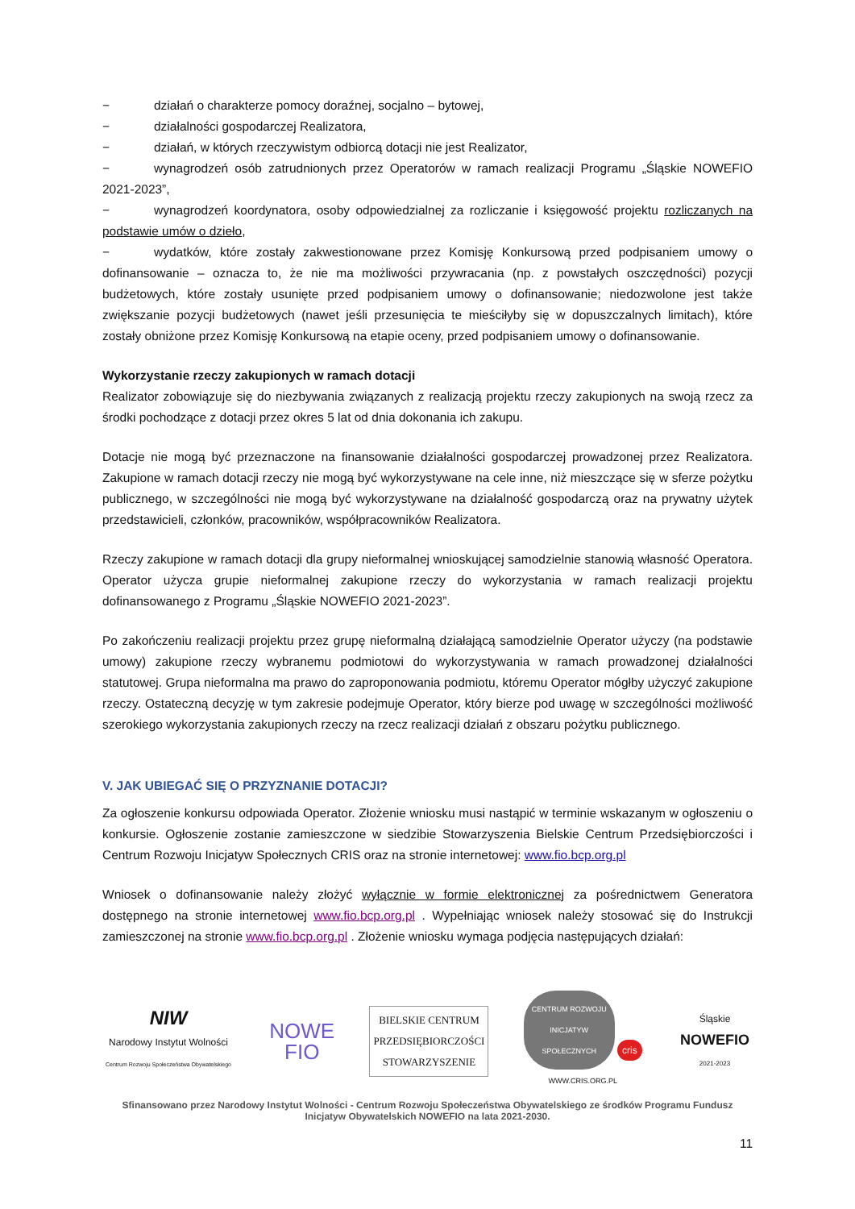− działań o charakterze pomocy doraźnej, socjalno – bytowej,
− działalności gospodarczej Realizatora,
− działań, w których rzeczywistym odbiorcą dotacji nie jest Realizator,
− wynagrodzeń osób zatrudnionych przez Operatorów w ramach realizacji Programu „Śląskie NOWEFIO 2021-2023”,
− wynagrodzeń koordynatora, osoby odpowiedzialnej za rozliczanie i księgowość projektu rozliczanych na podstawie umów o dzieło,
− wydatków, które zostały zakwestionowane przez Komisję Konkursową przed podpisaniem umowy o dofinansowanie – oznacza to, że nie ma możliwości przywracania (np. z powstałych oszczędności) pozycji budżetowych, które zostały usunięte przed podpisaniem umowy o dofinansowanie; niedozwolone jest także zwiększanie pozycji budżetowych (nawet jeśli przesunięcia te mieściłyby się w dopuszczalnych limitach), które zostały obniżone przez Komisję Konkursową na etapie oceny, przed podpisaniem umowy o dofinansowanie.
Wykorzystanie rzeczy zakupionych w ramach dotacji
Realizator zobowiązuje się do niezbywania związanych z realizacją projektu rzeczy zakupionych na swoją rzecz za środki pochodzące z dotacji przez okres 5 lat od dnia dokonania ich zakupu.
Dotacje nie mogą być przeznaczone na finansowanie działalności gospodarczej prowadzonej przez Realizatora. Zakupione w ramach dotacji rzeczy nie mogą być wykorzystywane na cele inne, niż mieszczące się w sferze pożytku publicznego, w szczególności nie mogą być wykorzystywane na działalność gospodarczą oraz na prywatny użytek przedstawicieli, członków, pracowników, współpracowników Realizatora.
Rzeczy zakupione w ramach dotacji dla grupy nieformalnej wnioskującej samodzielnie stanowią własność Operatora. Operator użycza grupie nieformalnej zakupione rzeczy do wykorzystania w ramach realizacji projektu dofinansowanego z Programu „Śląskie NOWEFIO 2021-2023”.
Po zakończeniu realizacji projektu przez grupę nieformalną działającą samodzielnie Operator użyczy (na podstawie umowy) zakupione rzeczy wybranemu podmiotowi do wykorzystywania w ramach prowadzonej działalności statutowej. Grupa nieformalna ma prawo do zaproponowania podmiotu, któremu Operator mógłby użyczyć zakupione rzeczy. Ostateczną decyzję w tym zakresie podejmuje Operator, który bierze pod uwagę w szczególności możliwość szerokiego wykorzystania zakupionych rzeczy na rzecz realizacji działań z obszaru pożytku publicznego.
V. JAK UBIEGAĆ SIĘ O PRZYZNANIE DOTACJI?
Za ogłoszenie konkursu odpowiada Operator. Złożenie wniosku musi nastąpić w terminie wskazanym w ogłoszeniu o konkursie. Ogłoszenie zostanie zamieszczone w siedzibie Stowarzyszenia Bielskie Centrum Przedsiębiorczości i Centrum Rozwoju Inicjatyw Społecznych CRIS oraz na stronie internetowej: www.fio.bcp.org.pl
Wniosek o dofinansowanie należy złożyć wyłącznie w formie elektronicznej za pośrednictwem Generatora dostępnego na stronie internetowej www.fio.bcp.org.pl . Wypełniając wniosek należy stosować się do Instrukcji zamieszczonej na stronie www.fio.bcp.org.pl . Złożenie wniosku wymaga podjęcia następujących działań:
NIW
Narodowy Instytut Wolności
Centrum Rozwoju Społeczeństwa Obywatelskiego
NOWE
FIO
BIELSKIE CENTRUM
PRZEDSIĘBIORCZOŚCI
STOWARZYSZENIE
CENTRUM ROZWOJU
INICJATYW
SPOŁECZNYCH cris
WWW.CRIS.ORG.PL
Śląskie
NOWEFIO
2021-2023
Sfinansowano przez Narodowy Instytut Wolności - Centrum Rozwoju Społeczeństwa Obywatelskiego ze środków Programu Fundusz Inicjatyw Obywatelskich NOWEFIO na lata 2021-2030.
11